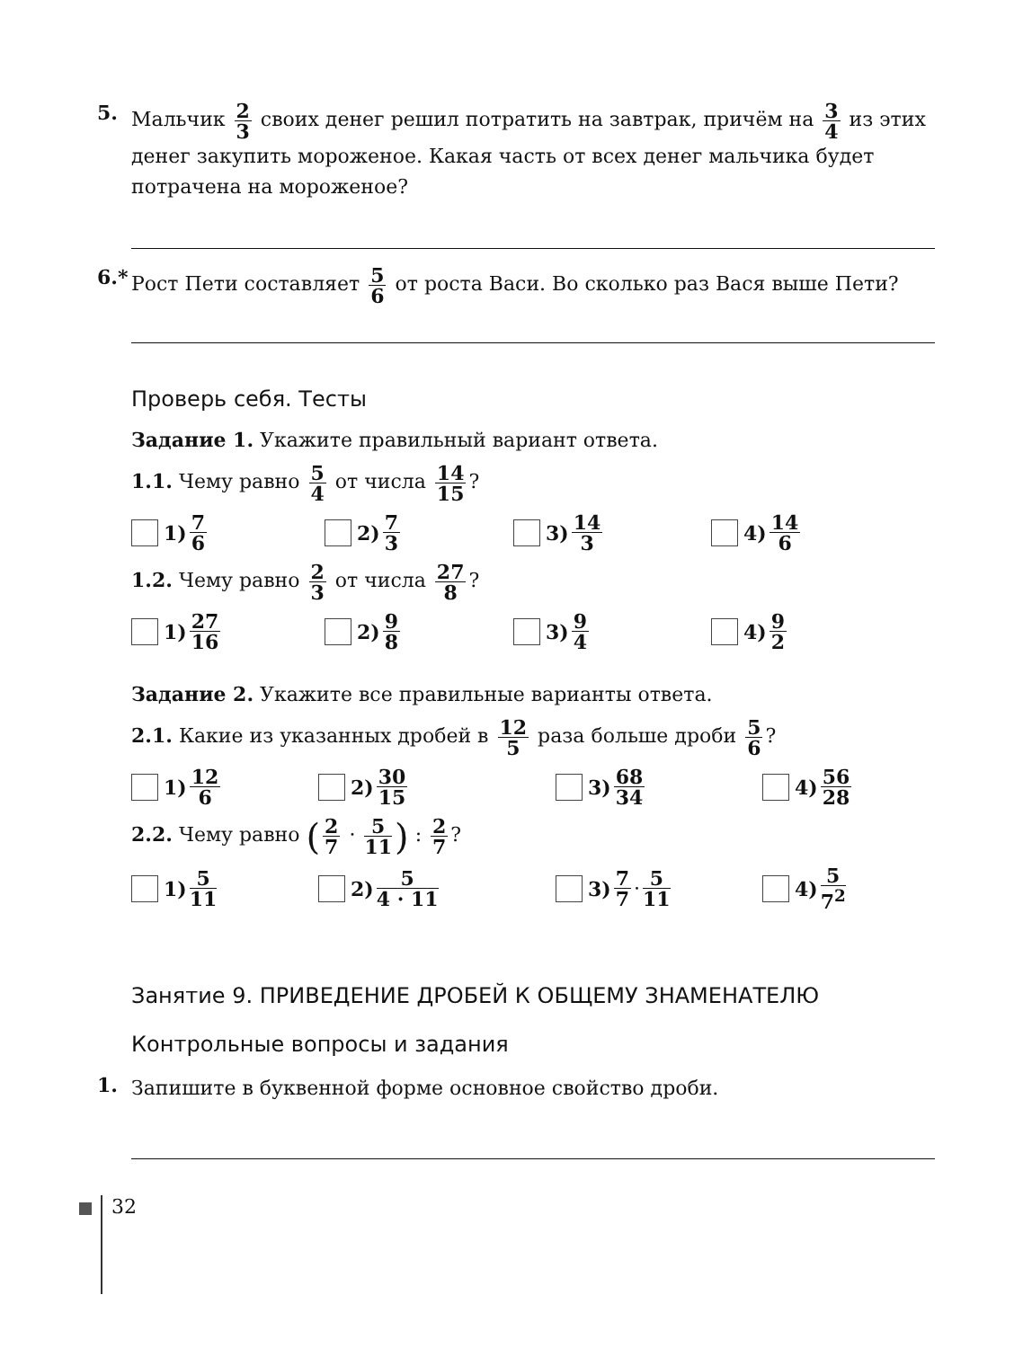5.
Мальчик 2 3 своих денег решил потратить на завтрак, причём на 3 4 из этих денег закупить мороженое. Какая часть от всех денег мальчика будет потрачена на мороженое?
6.*
Рост Пети составляет 5 6 от роста Васи. Во сколько раз Вася выше Пети?
Проверь себя. Тесты
Задание 1. Укажите правильный вариант ответа.
1.1. Чему равно 5 4 от числа 14 15?
1) 7 6
2) 7 3
3) 14 3
4) 14 6
1.2. Чему равно 2 3 от числа 27 8?
1) 27 16
2) 9 8
3) 9 4
4) 9 2
Задание 2. Укажите все правильные варианты ответа.
2.1. Какие из указанных дробей в 12 5 раза больше дроби 5 6?
1) 12 6
2) 30 15
3) 68 34
4) 56 28
2.2. Чему равно (2 7 · 5 11) : 2 7?
1) 5 11
2) 5 4 · 11
3) 7 7 · 5 11
4) 5 7<sup>2</sup>
Занятие 9. ПРИВЕДЕНИЕ ДРОБЕЙ К ОБЩЕМУ ЗНАМЕНАТЕЛЮ
Контрольные вопросы и задания
1.
Запишите в буквенной форме основное свойство дроби.
32